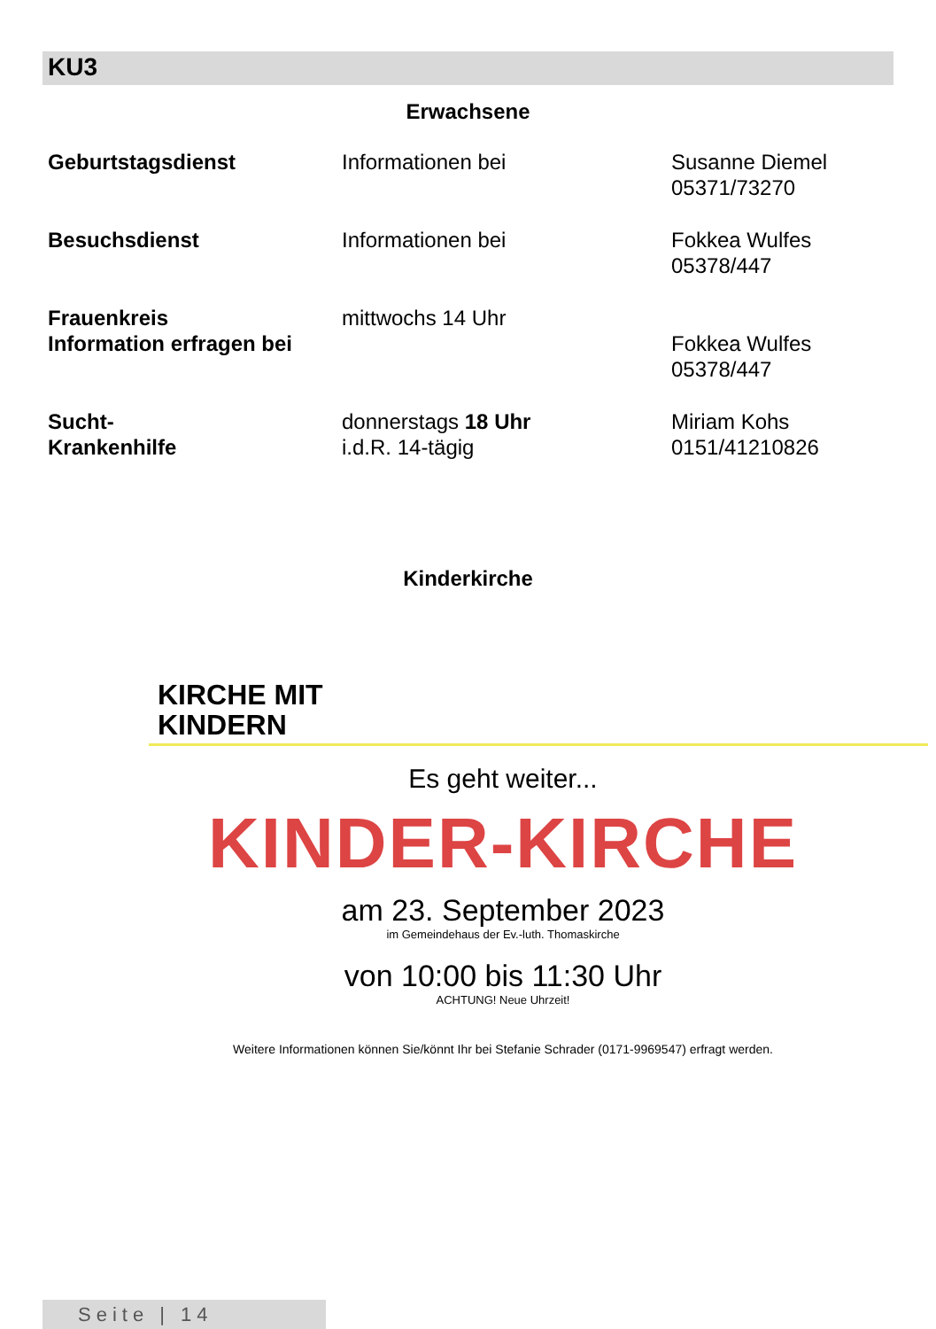KU3
Erwachsene
| Geburtstagsdienst | Informationen bei | Susanne Diemel 05371/73270 |
| Besuchsdienst | Informationen bei | Fokkea Wulfes 05378/447 |
| Frauenkreis Information erfragen bei | mittwochs 14 Uhr | Fokkea Wulfes 05378/447 |
| Sucht- Krankenhilfe | donnerstags 18 Uhr i.d.R. 14-tägig | Miriam Kohs 0151/41210826 |
Kinderkirche
KIRCHE MIT
KINDERN
Es geht weiter...
KINDER-KIRCHE
am 23. September 2023
im Gemeindehaus der Ev.-luth. Thomaskirche
von 10:00 bis 11:30 Uhr
ACHTUNG! Neue Uhrzeit!
Weitere Informationen können Sie/könnt Ihr bei Stefanie Schrader (0171-9969547) erfragt werden.
Seite | 14